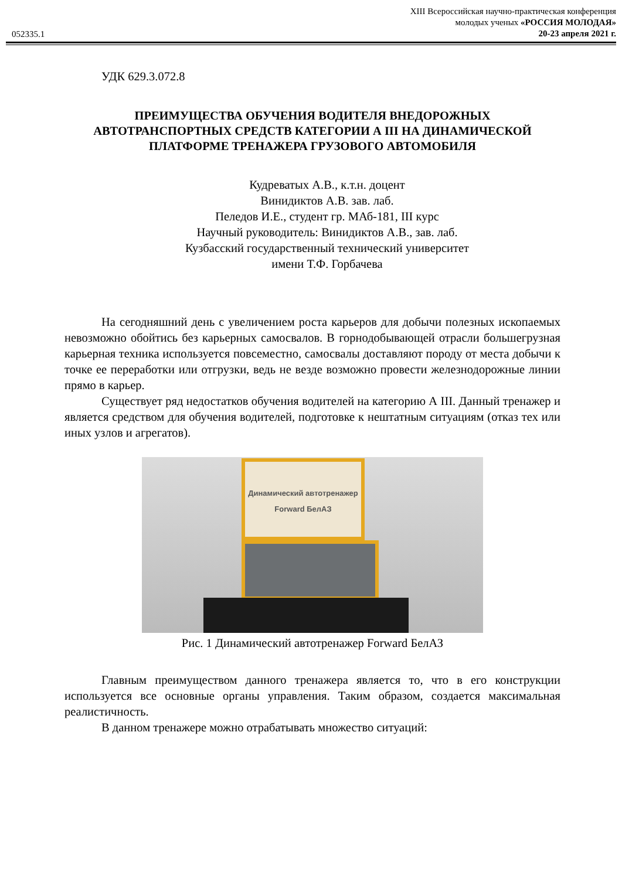052335.1
XIII Всероссийская научно-практическая конференция
молодых ученых «РОССИЯ МОЛОДАЯ»
20-23 апреля 2021 г.
УДК 629.3.072.8
ПРЕИМУЩЕСТВА ОБУЧЕНИЯ ВОДИТЕЛЯ ВНЕДОРОЖНЫХ АВТОТРАНСПОРТНЫХ СРЕДСТВ КАТЕГОРИИ А III НА ДИНАМИЧЕСКОЙ ПЛАТФОРМЕ ТРЕНАЖЕРА ГРУЗОВОГО АВТОМОБИЛЯ
Кудреватых А.В., к.т.н. доцент
Винидиктов А.В. зав. лаб.
Пеледов И.Е., студент гр. МАб-181, III курс
Научный руководитель: Винидиктов А.В., зав. лаб.
Кузбасский государственный технический университет
имени Т.Ф. Горбачева
На сегодняшний день с увеличением роста карьеров для добычи полезных ископаемых невозможно обойтись без карьерных самосвалов. В горнодобывающей отрасли большегрузная карьерная техника используется повсеместно, самосвалы доставляют породу от места добычи к точке ее переработки или отгрузки, ведь не везде возможно провести железнодорожные линии прямо в карьер.
Существует ряд недостатков обучения водителей на категорию А III. Данный тренажер и является средством для обучения водителей, подготовке к нештатным ситуациям (отказ тех или иных узлов и агрегатов).
Динамический автотренажер
Forward БелАЗ
Рис. 1 Динамический автотренажер Forward БелАЗ
Главным преимуществом данного тренажера является то, что в его конструкции используется все основные органы управления. Таким образом, создается максимальная реалистичность.
В данном тренажере можно отрабатывать множество ситуаций: